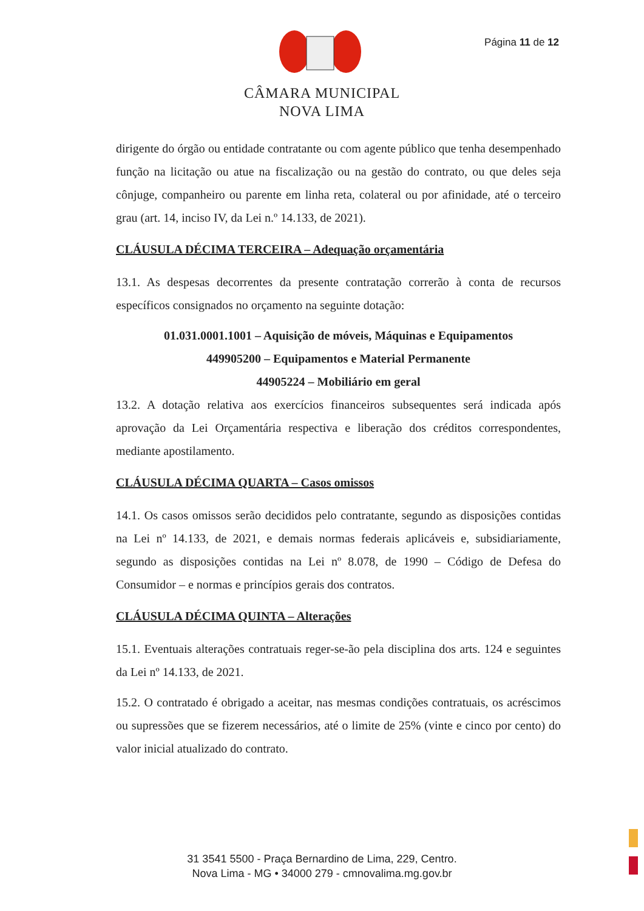Página 11 de 12
CÂMARA MUNICIPAL
NOVA LIMA
dirigente do órgão ou entidade contratante ou com agente público que tenha desempenhado função na licitação ou atue na fiscalização ou na gestão do contrato, ou que deles seja cônjuge, companheiro ou parente em linha reta, colateral ou por afinidade, até o terceiro grau (art. 14, inciso IV, da Lei n.º 14.133, de 2021).
CLÁUSULA DÉCIMA TERCEIRA – Adequação orçamentária
13.1. As despesas decorrentes da presente contratação correrão à conta de recursos específicos consignados no orçamento na seguinte dotação:
01.031.0001.1001 – Aquisição de móveis, Máquinas e Equipamentos
449905200 – Equipamentos e Material Permanente
44905224 – Mobiliário em geral
13.2. A dotação relativa aos exercícios financeiros subsequentes será indicada após aprovação da Lei Orçamentária respectiva e liberação dos créditos correspondentes, mediante apostilamento.
CLÁUSULA DÉCIMA QUARTA – Casos omissos
14.1. Os casos omissos serão decididos pelo contratante, segundo as disposições contidas na Lei nº 14.133, de 2021, e demais normas federais aplicáveis e, subsidiariamente, segundo as disposições contidas na Lei nº 8.078, de 1990 – Código de Defesa do Consumidor – e normas e princípios gerais dos contratos.
CLÁUSULA DÉCIMA QUINTA – Alterações
15.1. Eventuais alterações contratuais reger-se-ão pela disciplina dos arts. 124 e seguintes da Lei nº 14.133, de 2021.
15.2. O contratado é obrigado a aceitar, nas mesmas condições contratuais, os acréscimos ou supressões que se fizerem necessários, até o limite de 25% (vinte e cinco por cento) do valor inicial atualizado do contrato.
31 3541 5500 - Praça Bernardino de Lima, 229, Centro.
Nova Lima - MG • 34000 279 - cmnovalima.mg.gov.br